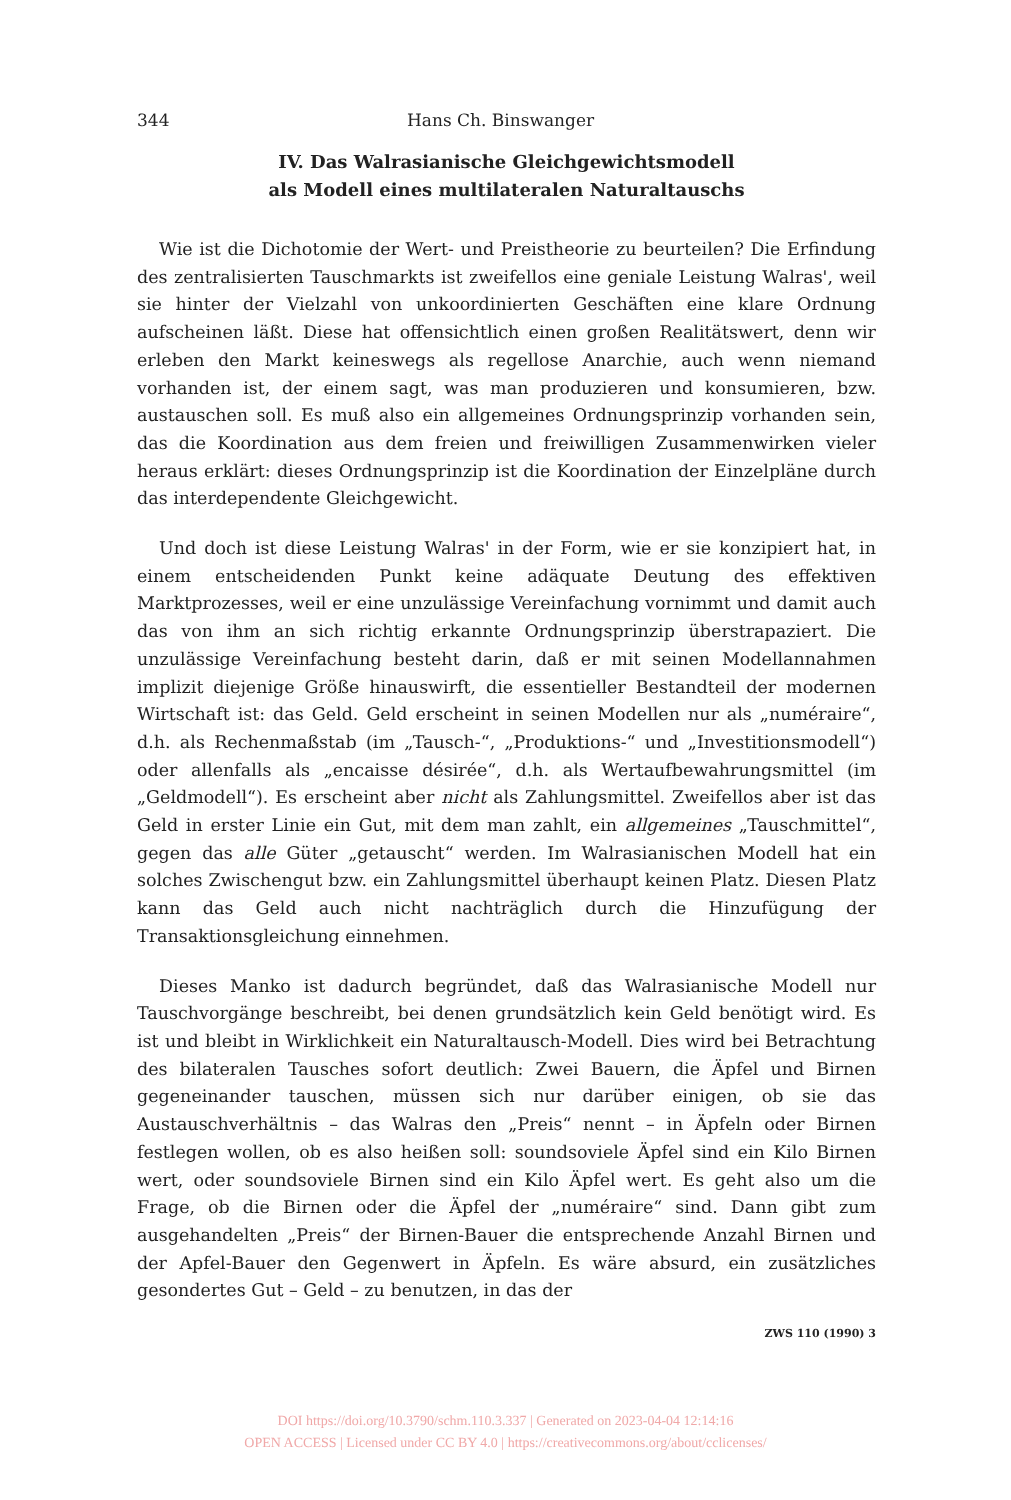344 Hans Ch. Binswanger
IV. Das Walrasianische Gleichgewichtsmodell
als Modell eines multilateralen Naturaltauschs
Wie ist die Dichotomie der Wert- und Preistheorie zu beurteilen? Die Erfindung des zentralisierten Tauschmarkts ist zweifellos eine geniale Leistung Walras', weil sie hinter der Vielzahl von unkoordinierten Geschäften eine klare Ordnung aufscheinen läßt. Diese hat offensichtlich einen großen Realitätswert, denn wir erleben den Markt keineswegs als regellose Anarchie, auch wenn niemand vorhanden ist, der einem sagt, was man produzieren und konsumieren, bzw. austauschen soll. Es muß also ein allgemeines Ordnungsprinzip vorhanden sein, das die Koordination aus dem freien und freiwilligen Zusammenwirken vieler heraus erklärt: dieses Ordnungsprinzip ist die Koordination der Einzelpläne durch das interdependente Gleichgewicht.
Und doch ist diese Leistung Walras' in der Form, wie er sie konzipiert hat, in einem entscheidenden Punkt keine adäquate Deutung des effektiven Marktprozesses, weil er eine unzulässige Vereinfachung vornimmt und damit auch das von ihm an sich richtig erkannte Ordnungsprinzip überstrapaziert. Die unzulässige Vereinfachung besteht darin, daß er mit seinen Modellannahmen implizit diejenige Größe hinauswirft, die essentieller Bestandteil der modernen Wirtschaft ist: das Geld. Geld erscheint in seinen Modellen nur als „numéraire“, d.h. als Rechenmaßstab (im „Tausch-“, „Produktions-“ und „Investitionsmodell“) oder allenfalls als „encaisse désirée“, d.h. als Wertaufbewahrungsmittel (im „Geldmodell“). Es erscheint aber nicht als Zahlungsmittel. Zweifellos aber ist das Geld in erster Linie ein Gut, mit dem man zahlt, ein allgemeines „Tauschmittel“, gegen das alle Güter „getauscht“ werden. Im Walrasianischen Modell hat ein solches Zwischengut bzw. ein Zahlungsmittel überhaupt keinen Platz. Diesen Platz kann das Geld auch nicht nachträglich durch die Hinzufügung der Transaktionsgleichung einnehmen.
Dieses Manko ist dadurch begründet, daß das Walrasianische Modell nur Tauschvorgänge beschreibt, bei denen grundsätzlich kein Geld benötigt wird. Es ist und bleibt in Wirklichkeit ein Naturaltausch-Modell. Dies wird bei Betrachtung des bilateralen Tausches sofort deutlich: Zwei Bauern, die Äpfel und Birnen gegeneinander tauschen, müssen sich nur darüber einigen, ob sie das Austauschverhältnis – das Walras den „Preis“ nennt – in Äpfeln oder Birnen festlegen wollen, ob es also heißen soll: soundsoviele Äpfel sind ein Kilo Birnen wert, oder soundsoviele Birnen sind ein Kilo Äpfel wert. Es geht also um die Frage, ob die Birnen oder die Äpfel der „numéraire“ sind. Dann gibt zum ausgehandelten „Preis“ der Birnen-Bauer die entsprechende Anzahl Birnen und der Apfel-Bauer den Gegenwert in Äpfeln. Es wäre absurd, ein zusätzliches gesondertes Gut – Geld – zu benutzen, in das der
ZWS 110 (1990) 3
DOI https://doi.org/10.3790/schm.110.3.337 | Generated on 2023-04-04 12:14:16
OPEN ACCESS | Licensed under CC BY 4.0 | https://creativecommons.org/about/cclicenses/